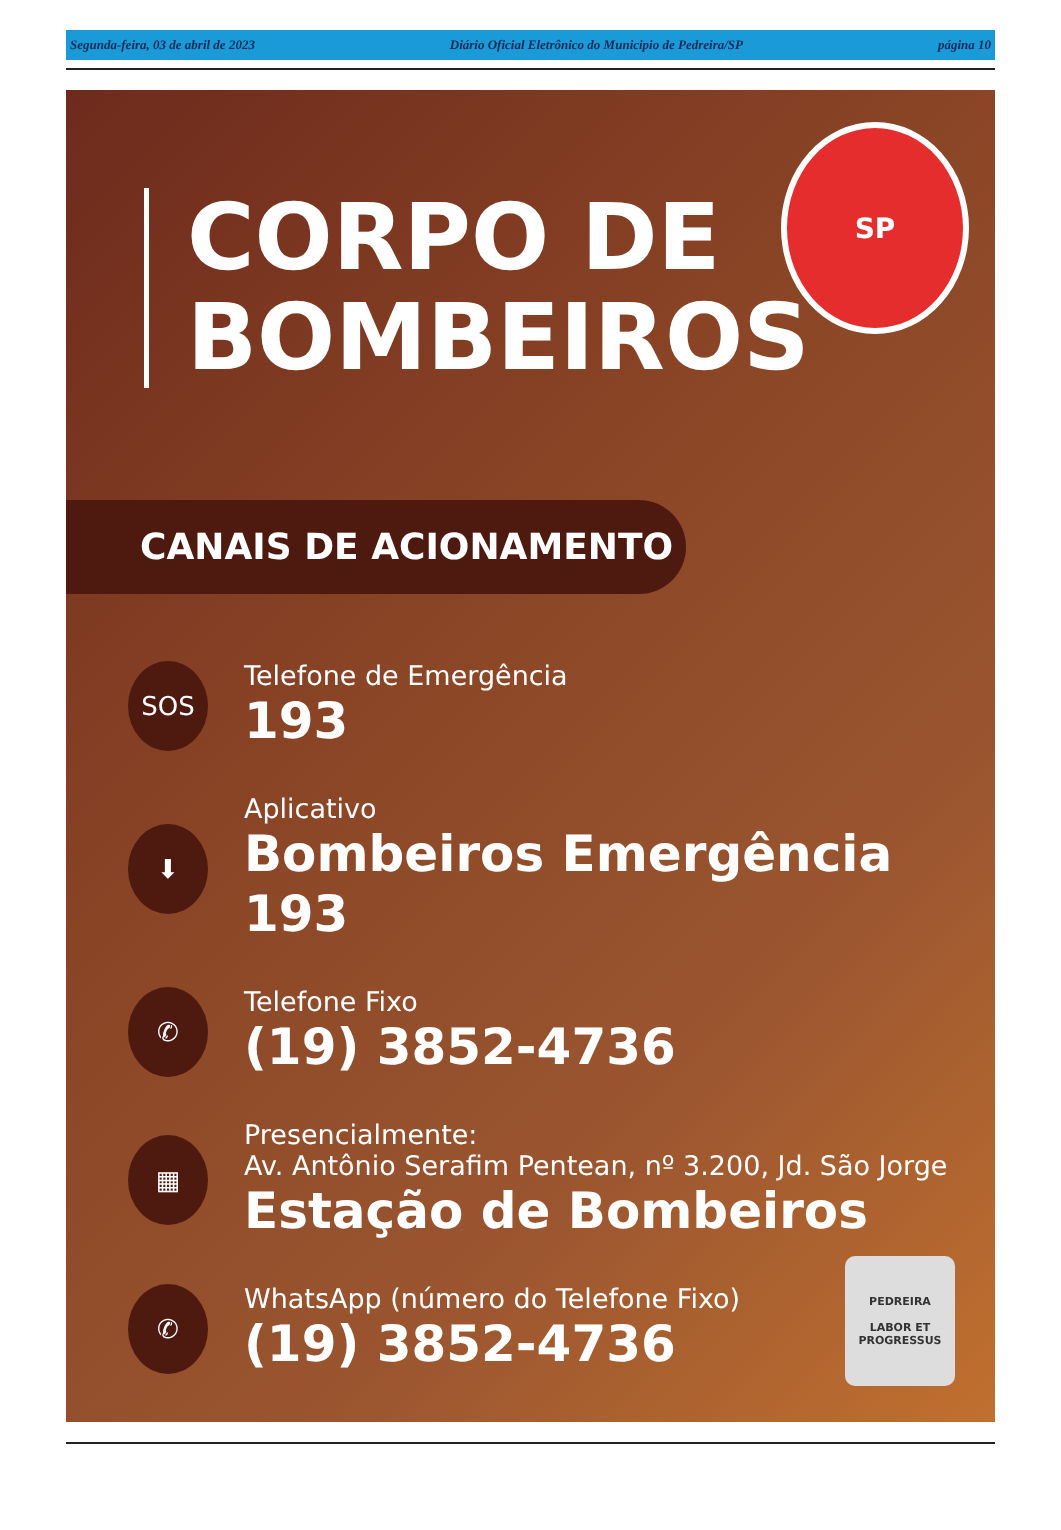Segunda-feira, 03 de abril de 2023 Diário Oficial Eletrônico do Municipio de Pedreira/SP página 10
CORPO DE
BOMBEIROS
SP
CANAIS DE ACIONAMENTO
SOS
Telefone de Emergência
193
⬇
Aplicativo
Bombeiros Emergência 193
✆
Telefone Fixo
(19) 3852-4736
▦
Presencialmente:
Av. Antônio Serafim Pentean, nº 3.200, Jd. São Jorge
Estação de Bombeiros
✆
WhatsApp (número do Telefone Fixo)
(19) 3852-4736
PEDREIRA
LABOR ET PROGRESSUS